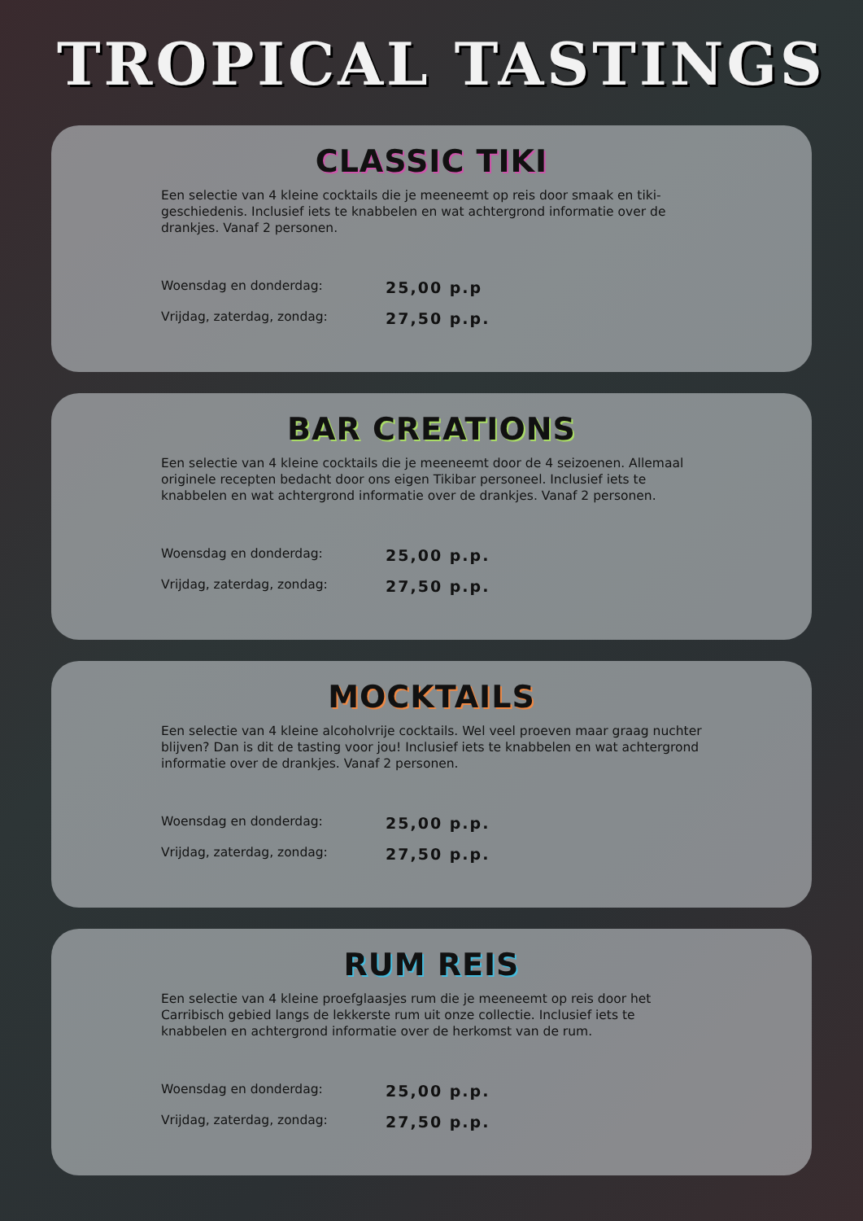TROPICAL TASTINGS
CLASSIC TIKI
Een selectie van 4 kleine cocktails die je meeneemt op reis door smaak en tiki-geschiedenis. Inclusief iets te knabbelen en wat achtergrond informatie over de drankjes. Vanaf 2 personen.
Woensdag en donderdag: 25,00 p.p
Vrijdag, zaterdag, zondag: 27,50 p.p.
BAR CREATIONS
Een selectie van 4 kleine cocktails die je meeneemt door de 4 seizoenen. Allemaal originele recepten bedacht door ons eigen Tikibar personeel. Inclusief iets te knabbelen en wat achtergrond informatie over de drankjes. Vanaf 2 personen.
Woensdag en donderdag: 25,00 p.p.
Vrijdag, zaterdag, zondag: 27,50 p.p.
MOCKTAILS
Een selectie van 4 kleine alcoholvrije cocktails. Wel veel proeven maar graag nuchter blijven? Dan is dit de tasting voor jou! Inclusief iets te knabbelen en wat achtergrond informatie over de drankjes. Vanaf 2 personen.
Woensdag en donderdag: 25,00 p.p.
Vrijdag, zaterdag, zondag: 27,50 p.p.
RUM REIS
Een selectie van 4 kleine proefglaasjes rum die je meeneemt op reis door het Carribisch gebied langs de lekkerste rum uit onze collectie. Inclusief iets te knabbelen en achtergrond informatie over de herkomst van de rum.
Woensdag en donderdag: 25,00 p.p.
Vrijdag, zaterdag, zondag: 27,50 p.p.